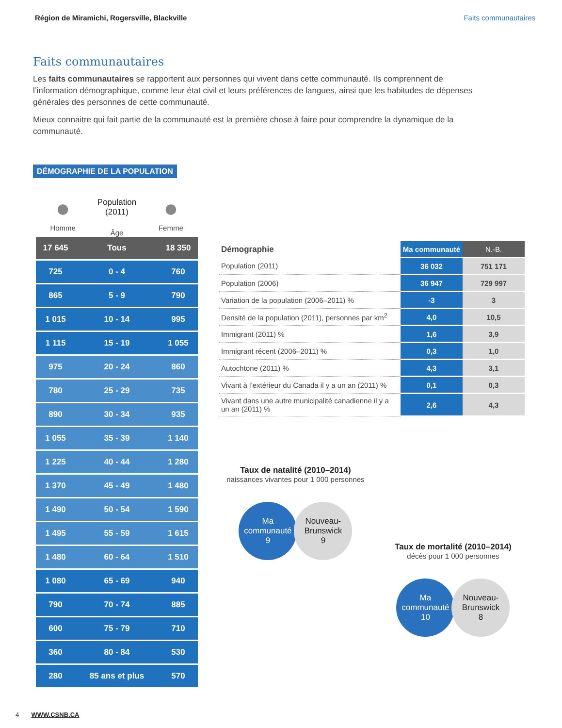Région de Miramichi, Rogersville, Blackville Faits communautaires
Faits communautaires
Les faits communautaires se rapportent aux personnes qui vivent dans cette communauté. Ils comprennent de l’information démographique, comme leur état civil et leurs préférences de langues, ainsi que les habitudes de dépenses générales des personnes de cette communauté.
Mieux connaitre qui fait partie de la communauté est la première chose à faire pour comprendre la dynamique de la communauté.
DÉMOGRAPHIE DE LA POPULATION
●
Homme
Population
(2011)
Âge
●
Femme
| 17 645 | Tous | 18 350 |
| 725 | 0 - 4 | 760 |
| 865 | 5 - 9 | 790 |
| 1 015 | 10 - 14 | 995 |
| 1 115 | 15 - 19 | 1 055 |
| 975 | 20 - 24 | 860 |
| 780 | 25 - 29 | 735 |
| 890 | 30 - 34 | 935 |
| 1 055 | 35 - 39 | 1 140 |
| 1 225 | 40 - 44 | 1 280 |
| 1 370 | 45 - 49 | 1 480 |
| 1 490 | 50 - 54 | 1 590 |
| 1 495 | 55 - 59 | 1 615 |
| 1 480 | 60 - 64 | 1 510 |
| 1 080 | 65 - 69 | 940 |
| 790 | 70 - 74 | 885 |
| 600 | 75 - 79 | 710 |
| 360 | 80 - 84 | 530 |
| 280 | 85 ans et plus | 570 |
| Démographie | Ma communauté | N.-B. |
| Population (2011) | 36 032 | 751 171 |
| Population (2006) | 36 947 | 729 997 |
| Variation de la population (2006–2011) % | -3 | 3 |
| Densité de la population (2011), personnes par km<sup>2</sup> | 4,0 | 10,5 |
| Immigrant (2011) % | 1,6 | 3,9 |
| Immigrant récent (2006–2011) % | 0,3 | 1,0 |
| Autochtone (2011) % | 4,3 | 3,1 |
| Vivant à l’extérieur du Canada il y a un an (2011) % | 0,1 | 0,3 |
| Vivant dans une autre municipalité canadienne il y a un an (2011) % | 2,6 | 4,3 |
Taux de natalité (2010–2014)
naissances vivantes pour 1 000 personnes
Ma
communauté
9
Nouveau-
Brunswick
9
Taux de mortalité (2010–2014)
décès pour 1 000 personnes
Ma
communauté
10
Nouveau-
Brunswick
8
4 WWW.CSNB.CA